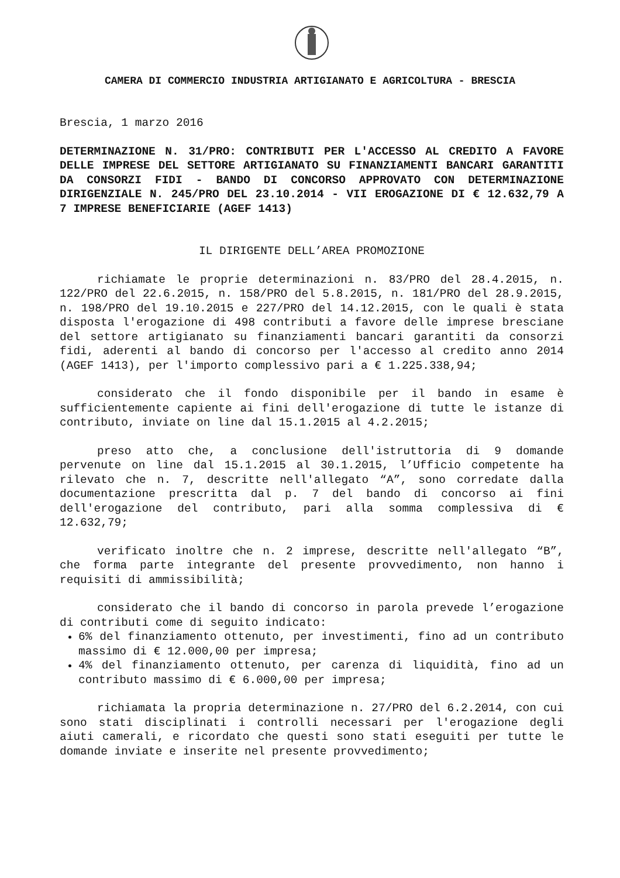CAMERA DI COMMERCIO INDUSTRIA ARTIGIANATO E AGRICOLTURA - BRESCIA
Brescia, 1 marzo 2016
DETERMINAZIONE N. 31/PRO: CONTRIBUTI PER L'ACCESSO AL CREDITO A FAVORE DELLE IMPRESE DEL SETTORE ARTIGIANATO SU FINANZIAMENTI BANCARI GARANTITI DA CONSORZI FIDI - BANDO DI CONCORSO APPROVATO CON DETERMINAZIONE DIRIGENZIALE N. 245/PRO DEL 23.10.2014 - VII EROGAZIONE DI € 12.632,79 A 7 IMPRESE BENEFICIARIE (AGEF 1413)
IL DIRIGENTE DELL’AREA PROMOZIONE
richiamate le proprie determinazioni n. 83/PRO del 28.4.2015, n. 122/PRO del 22.6.2015, n. 158/PRO del 5.8.2015, n. 181/PRO del 28.9.2015, n. 198/PRO del 19.10.2015 e 227/PRO del 14.12.2015, con le quali è stata disposta l'erogazione di 498 contributi a favore delle imprese bresciane del settore artigianato su finanziamenti bancari garantiti da consorzi fidi, aderenti al bando di concorso per l'accesso al credito anno 2014 (AGEF 1413), per l'importo complessivo pari a € 1.225.338,94;
considerato che il fondo disponibile per il bando in esame è sufficientemente capiente ai fini dell'erogazione di tutte le istanze di contributo, inviate on line dal 15.1.2015 al 4.2.2015;
preso atto che, a conclusione dell'istruttoria di 9 domande pervenute on line dal 15.1.2015 al 30.1.2015, l’Ufficio competente ha rilevato che n. 7, descritte nell'allegato “A”, sono corredate dalla documentazione prescritta dal p. 7 del bando di concorso ai fini dell'erogazione del contributo, pari alla somma complessiva di € 12.632,79;
verificato inoltre che n. 2 imprese, descritte nell'allegato “B”, che forma parte integrante del presente provvedimento, non hanno i requisiti di ammissibilità;
considerato che il bando di concorso in parola prevede l’erogazione di contributi come di seguito indicato:
6% del finanziamento ottenuto, per investimenti, fino ad un contributo massimo di € 12.000,00 per impresa;
4% del finanziamento ottenuto, per carenza di liquidità, fino ad un contributo massimo di € 6.000,00 per impresa;
richiamata la propria determinazione n. 27/PRO del 6.2.2014, con cui sono stati disciplinati i controlli necessari per l'erogazione degli aiuti camerali, e ricordato che questi sono stati eseguiti per tutte le domande inviate e inserite nel presente provvedimento;